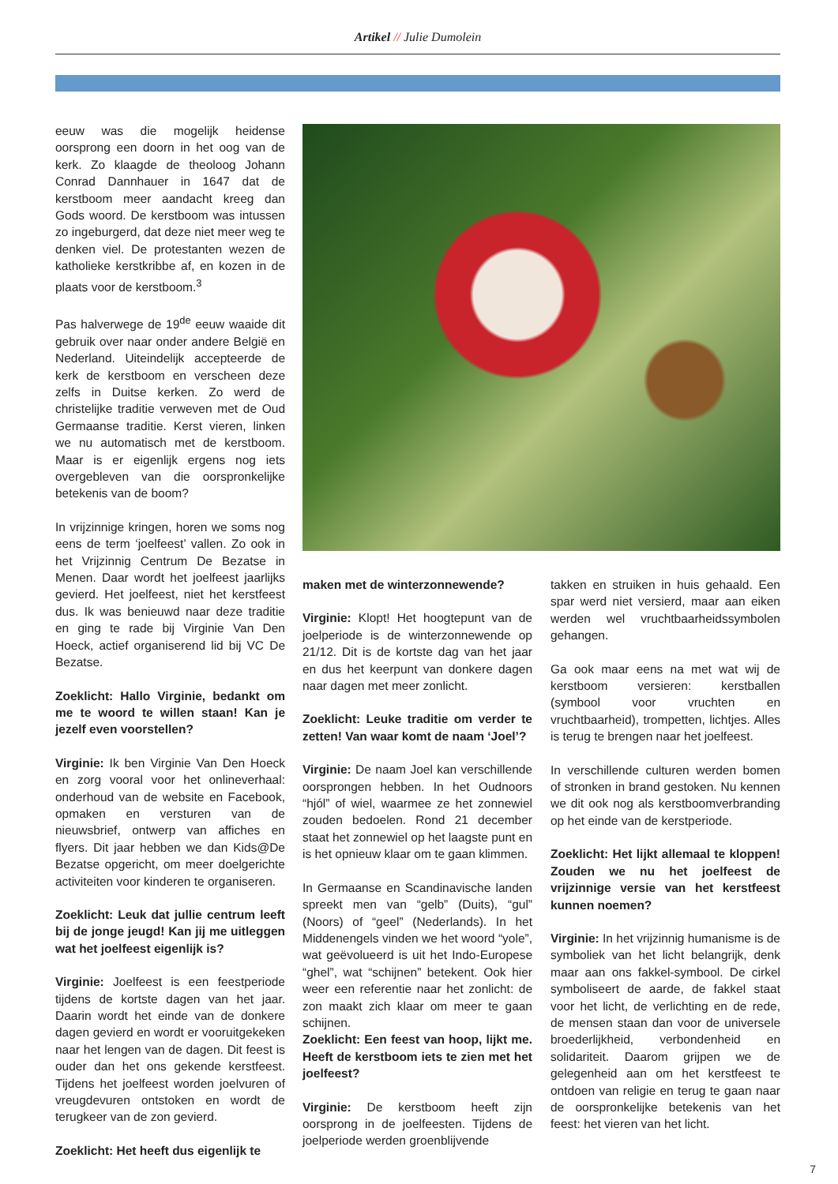Artikel // Julie Dumolein
eeuw was die mogelijk heidense oorsprong een doorn in het oog van de kerk. Zo klaagde de theoloog Johann Conrad Dannhauer in 1647 dat de kerstboom meer aandacht kreeg dan Gods woord. De kerstboom was intussen zo ingeburgerd, dat deze niet meer weg te denken viel. De protestanten wezen de katholieke kerstkribbe af, en kozen in de plaats voor de kerstboom.<sup>3</sup>
Pas halverwege de 19<sup>de</sup> eeuw waaide dit gebruik over naar onder andere België en Nederland. Uiteindelijk accepteerde de kerk de kerstboom en verscheen deze zelfs in Duitse kerken. Zo werd de christelijke traditie verweven met de Oud Germaanse traditie. Kerst vieren, linken we nu automatisch met de kerstboom. Maar is er eigenlijk ergens nog iets overgebleven van die oorspronkelijke betekenis van de boom?
In vrijzinnige kringen, horen we soms nog eens de term ‘joelfeest’ vallen. Zo ook in het Vrijzinnig Centrum De Bezatse in Menen. Daar wordt het joelfeest jaarlijks gevierd. Het joelfeest, niet het kerstfeest dus. Ik was benieuwd naar deze traditie en ging te rade bij Virginie Van Den Hoeck, actief organiserend lid bij VC De Bezatse.
Zoeklicht: Hallo Virginie, bedankt om me te woord te willen staan! Kan je jezelf even voorstellen?
Virginie: Ik ben Virginie Van Den Hoeck en zorg vooral voor het onlineverhaal: onderhoud van de website en Facebook, opmaken en versturen van de nieuwsbrief, ontwerp van affiches en flyers. Dit jaar hebben we dan Kids@De Bezatse opgericht, om meer doelgerichte activiteiten voor kinderen te organiseren.
Zoeklicht: Leuk dat jullie centrum leeft bij de jonge jeugd! Kan jij me uitleggen wat het joelfeest eigenlijk is?
Virginie: Joelfeest is een feestperiode tijdens de kortste dagen van het jaar. Daarin wordt het einde van de donkere dagen gevierd en wordt er vooruitgekeken naar het lengen van de dagen. Dit feest is ouder dan het ons gekende kerstfeest. Tijdens het joelfeest worden joelvuren of vreugdevuren ontstoken en wordt de terugkeer van de zon gevierd.
Zoeklicht: Het heeft dus eigenlijk te
maken met de winterzonnewende?
Virginie: Klopt! Het hoogtepunt van de joelperiode is de winterzonnewende op 21/12. Dit is de kortste dag van het jaar en dus het keerpunt van donkere dagen naar dagen met meer zonlicht.
Zoeklicht: Leuke traditie om verder te zetten! Van waar komt de naam ‘Joel’?
Virginie: De naam Joel kan verschillende oorsprongen hebben. In het Oudnoors “hjól” of wiel, waarmee ze het zonnewiel zouden bedoelen. Rond 21 december staat het zonnewiel op het laagste punt en is het opnieuw klaar om te gaan klimmen.
In Germaanse en Scandinavische landen spreekt men van “gelb” (Duits), “gul” (Noors) of “geel” (Nederlands). In het Middenengels vinden we het woord “yole”, wat geëvolueerd is uit het Indo-Europese “ghel”, wat “schijnen” betekent. Ook hier weer een referentie naar het zonlicht: de zon maakt zich klaar om meer te gaan schijnen.
Zoeklicht: Een feest van hoop, lijkt me. Heeft de kerstboom iets te zien met het joelfeest?
Virginie: De kerstboom heeft zijn oorsprong in de joelfeesten. Tijdens de joelperiode werden groenblijvende
takken en struiken in huis gehaald. Een spar werd niet versierd, maar aan eiken werden wel vruchtbaarheidssymbolen gehangen.
Ga ook maar eens na met wat wij de kerstboom versieren: kerstballen (symbool voor vruchten en vruchtbaarheid), trompetten, lichtjes. Alles is terug te brengen naar het joelfeest.
In verschillende culturen werden bomen of stronken in brand gestoken. Nu kennen we dit ook nog als kerstboomverbranding op het einde van de kerstperiode.
Zoeklicht: Het lijkt allemaal te kloppen! Zouden we nu het joelfeest de vrijzinnige versie van het kerstfeest kunnen noemen?
Virginie: In het vrijzinnig humanisme is de symboliek van het licht belangrijk, denk maar aan ons fakkel-symbool. De cirkel symboliseert de aarde, de fakkel staat voor het licht, de verlichting en de rede, de mensen staan dan voor de universele broederlijkheid, verbondenheid en solidariteit. Daarom grijpen we de gelegenheid aan om het kerstfeest te ontdoen van religie en terug te gaan naar de oorspronkelijke betekenis van het feest: het vieren van het licht.
7